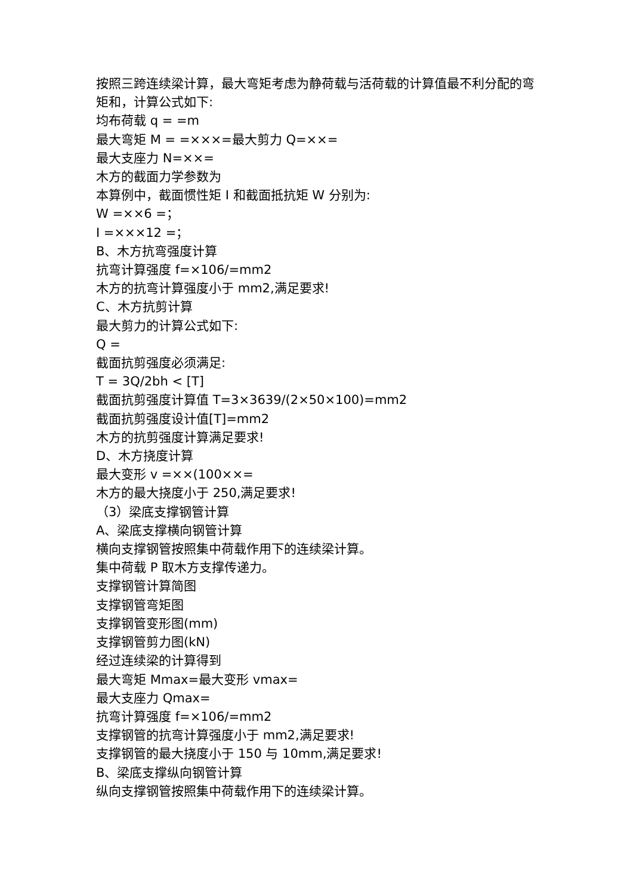按照三跨连续梁计算，最大弯矩考虑为静荷载与活荷载的计算值最不利分配的弯矩和，计算公式如下:
均布荷载 q = =m
最大弯矩 M = =×××=最大剪力 Q=××=
最大支座力 N=××=
木方的截面力学参数为
本算例中，截面惯性矩 I 和截面抵抗矩 W 分别为:
W =××6 =；
I =×××12 =；
B、木方抗弯强度计算
抗弯计算强度 f=×106/=mm2
木方的抗弯计算强度小于 mm2,满足要求!
C、木方抗剪计算
最大剪力的计算公式如下:
Q =
截面抗剪强度必须满足:
T = 3Q/2bh < [T]
截面抗剪强度计算值 T=3×3639/(2×50×100)=mm2
截面抗剪强度设计值[T]=mm2
木方的抗剪强度计算满足要求!
D、木方挠度计算
最大变形 v =××(100××=
木方的最大挠度小于 250,满足要求!
（3）梁底支撑钢管计算
A、梁底支撑横向钢管计算
横向支撑钢管按照集中荷载作用下的连续梁计算。
集中荷载 P 取木方支撑传递力。
支撑钢管计算简图
支撑钢管弯矩图
支撑钢管变形图(mm)
支撑钢管剪力图(kN)
经过连续梁的计算得到
最大弯矩 Mmax=最大变形 vmax=
最大支座力 Qmax=
抗弯计算强度 f=×106/=mm2
支撑钢管的抗弯计算强度小于 mm2,满足要求!
支撑钢管的最大挠度小于 150 与 10mm,满足要求!
B、梁底支撑纵向钢管计算
纵向支撑钢管按照集中荷载作用下的连续梁计算。